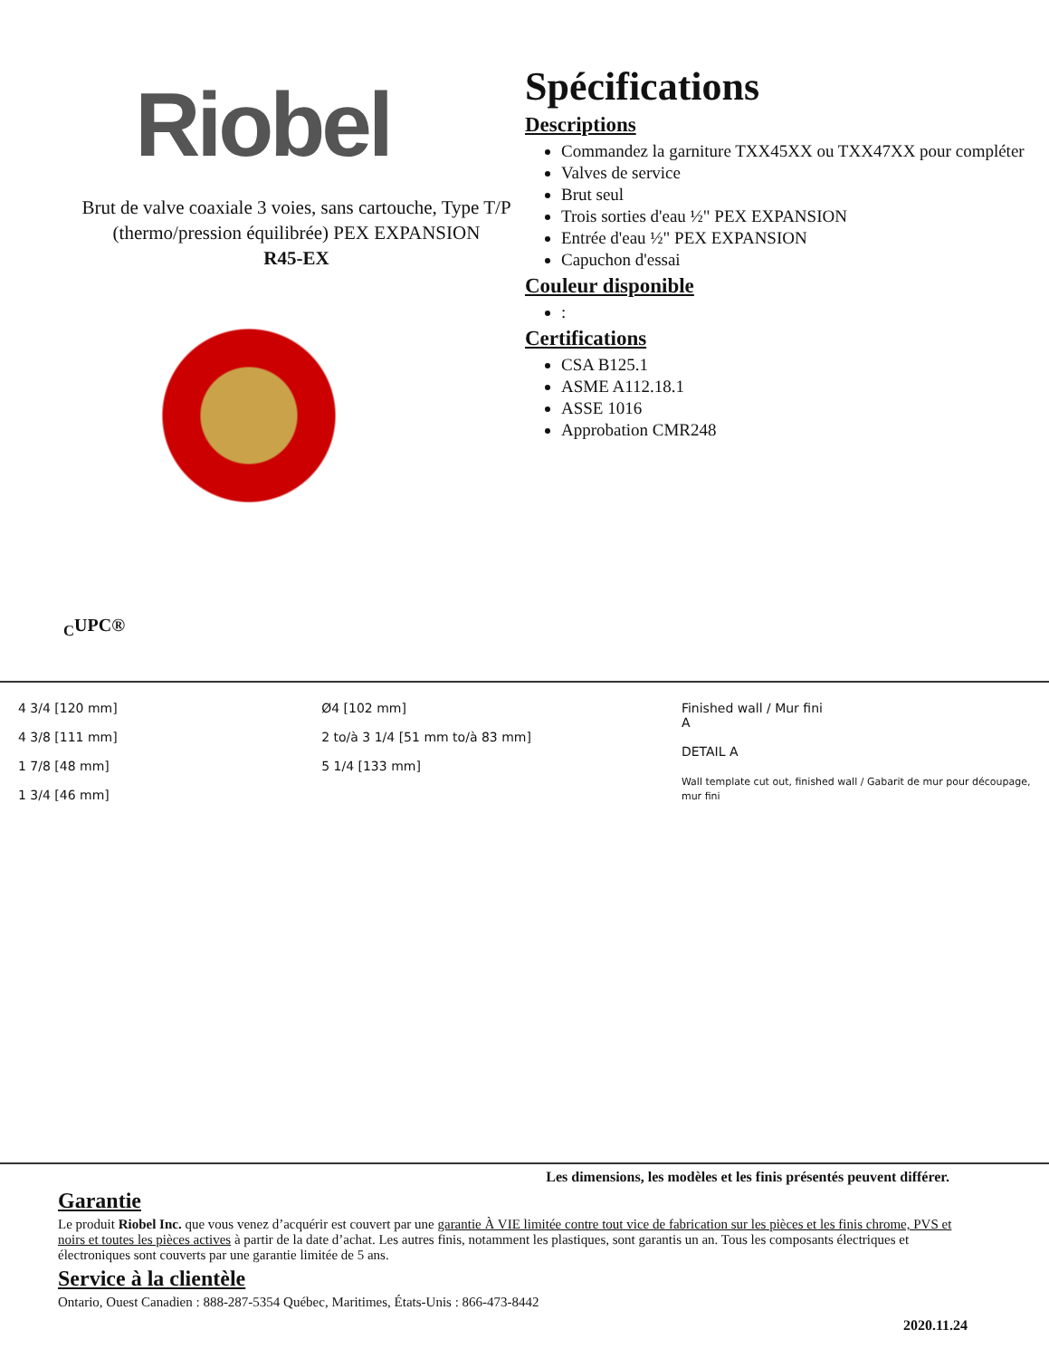Riobel
Brut de valve coaxiale 3 voies, sans cartouche, Type T/P (thermo/pression équilibrée) PEX EXPANSION
R45-EX
<sub>C</sub>UPC®
Spécifications
Descriptions
Commandez la garniture TXX45XX ou TXX47XX pour compléter
Valves de service
Brut seul
Trois sorties d'eau ½" PEX EXPANSION
Entrée d'eau ½" PEX EXPANSION
Capuchon d'essai
Couleur disponible
:
Certifications
CSA B125.1
ASME A112.18.1
ASSE 1016
Approbation CMR248
4 3/4 [120 mm]
4 3/8 [111 mm]
1 7/8 [48 mm]
1 3/4 [46 mm]
Ø4 [102 mm]
2 to/à 3 1/4 [51 mm to/à 83 mm]
5 1/4 [133 mm]
Finished wall / Mur fini
A
DETAIL A
Wall template cut out, finished wall / Gabarit de mur pour découpage, mur fini
Les dimensions, les modèles et les finis présentés peuvent différer.
Garantie
Le produit Riobel Inc. que vous venez d’acquérir est couvert par une garantie À VIE limitée contre tout vice de fabrication sur les pièces et les finis chrome, PVS et noirs et toutes les pièces actives à partir de la date d’achat. Les autres finis, notamment les plastiques, sont garantis un an. Tous les composants électriques et électroniques sont couverts par une garantie limitée de 5 ans.
Service à la clientèle
Ontario, Ouest Canadien : 888-287-5354 Québec, Maritimes, États-Unis : 866-473-8442
2020.11.24